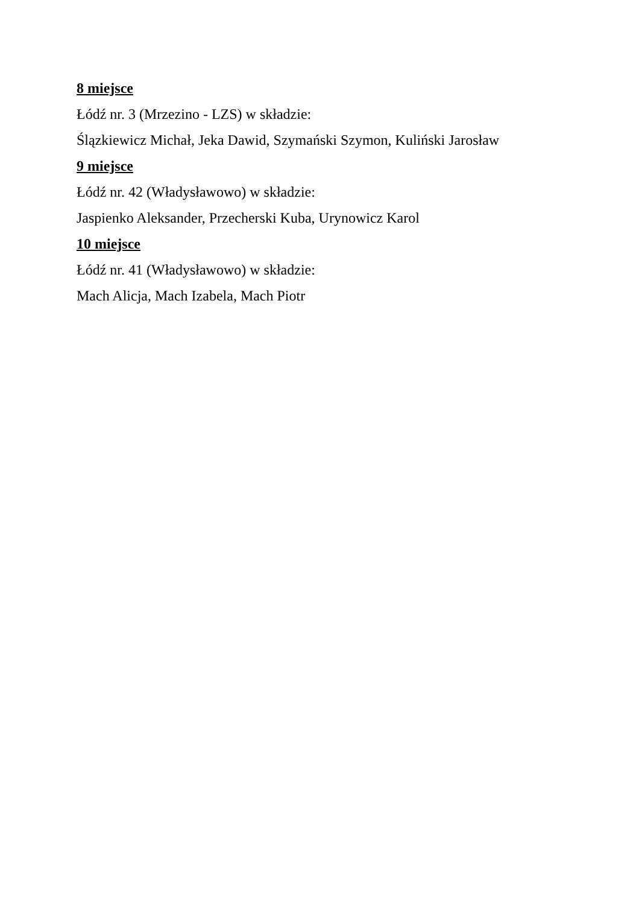8 miejsce
Łódź nr. 3 (Mrzezino - LZS) w składzie:
Ślązkiewicz Michał, Jeka Dawid, Szymański Szymon, Kuliński Jarosław
9 miejsce
Łódź nr. 42 (Władysławowo) w składzie:
Jaspienko Aleksander, Przecherski Kuba, Urynowicz Karol
10 miejsce
Łódź nr. 41 (Władysławowo) w składzie:
Mach Alicja, Mach Izabela, Mach Piotr